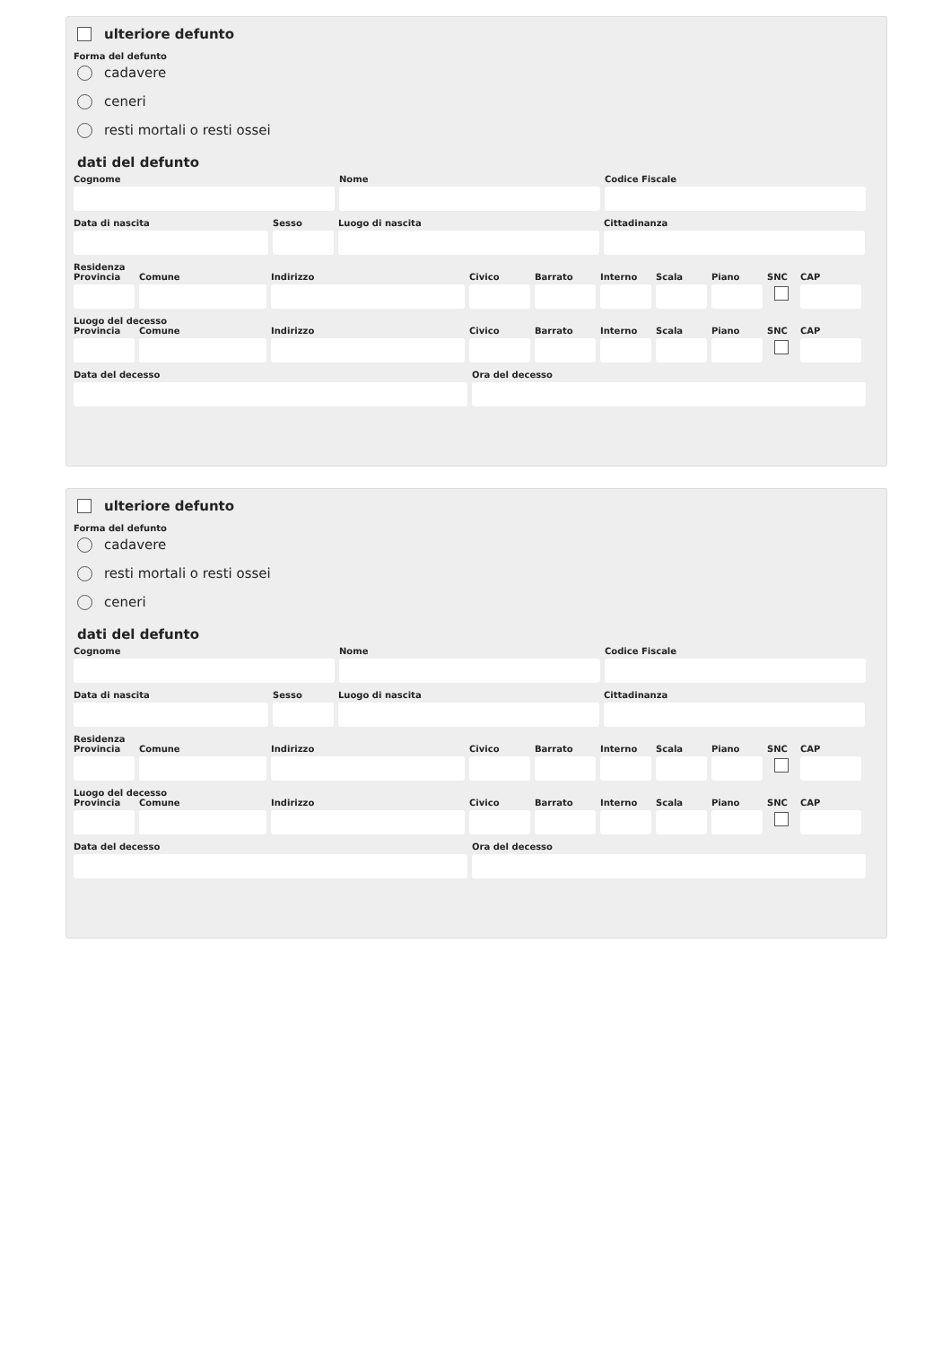ulteriore defunto
Forma del defunto
cadavere
ceneri
resti mortali o resti ossei
dati del defunto
Cognome Nome Codice Fiscale
Data di nascita Sesso Luogo di nascita Cittadinanza
Residenza
Provincia
Comune Indirizzo Civico Barrato Interno
Scala Piano SNC CAP
Luogo del decesso
Provincia
Comune Indirizzo Civico Barrato Interno
Scala Piano SNC CAP
Data del decesso Ora del decesso
ulteriore defunto
Forma del defunto
cadavere
resti mortali o resti ossei
ceneri
dati del defunto
Cognome Nome Codice Fiscale
Data di nascita Sesso Luogo di nascita Cittadinanza
Residenza
Provincia
Comune Indirizzo Civico Barrato Interno
Scala Piano SNC CAP
Luogo del decesso
Provincia
Comune Indirizzo Civico Barrato Interno
Scala Piano SNC CAP
Data del decesso Ora del decesso